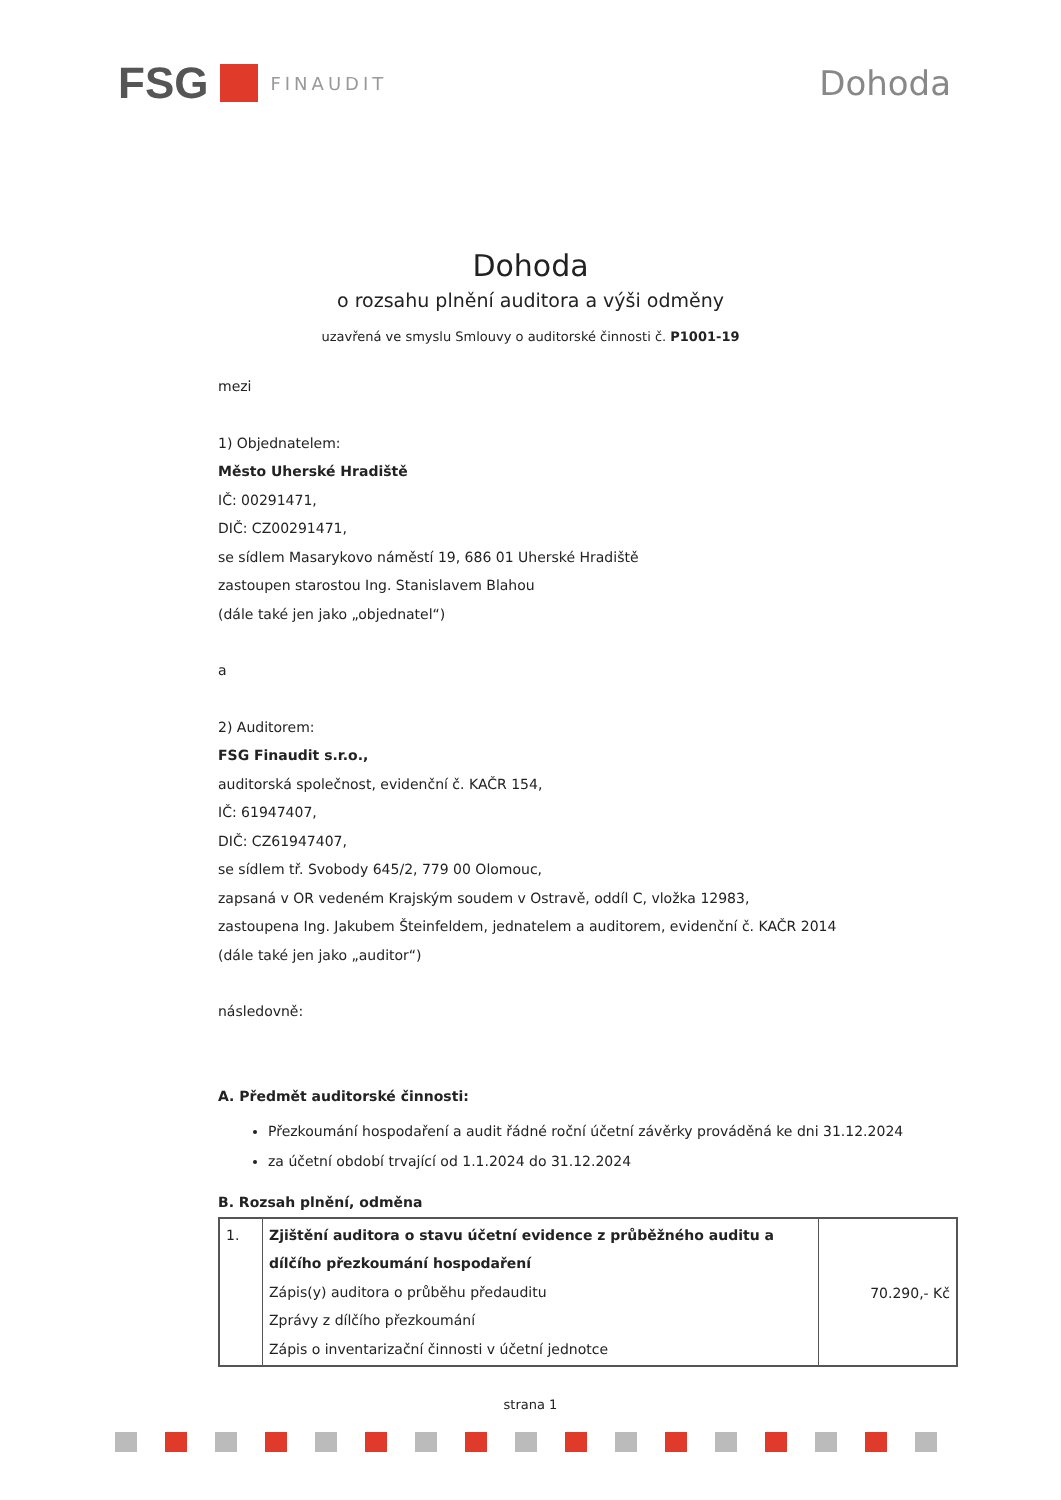FSG FINAUDIT
Dohoda
Dohoda
o rozsahu plnění auditora a výši odměny
uzavřená ve smyslu Smlouvy o auditorské činnosti č. P1001-19
mezi
1) Objednatelem:
Město Uherské Hradiště
IČ: 00291471,
DIČ: CZ00291471,
se sídlem Masarykovo náměstí 19, 686 01 Uherské Hradiště
zastoupen starostou Ing. Stanislavem Blahou
(dále také jen jako „objednatel“)
a
2) Auditorem:
FSG Finaudit s.r.o.,
auditorská společnost, evidenční č. KAČR 154,
IČ: 61947407,
DIČ: CZ61947407,
se sídlem tř. Svobody 645/2, 779 00 Olomouc,
zapsaná v OR vedeném Krajským soudem v Ostravě, oddíl C, vložka 12983,
zastoupena Ing. Jakubem Šteinfeldem, jednatelem a auditorem, evidenční č. KAČR 2014
(dále také jen jako „auditor“)
následovně:
A. Předmět auditorské činnosti:
Přezkoumání hospodaření a audit řádné roční účetní závěrky prováděná ke dni 31.12.2024
za účetní období trvající od 1.1.2024 do 31.12.2024
B. Rozsah plnění, odměna
| 1. | Zjištění auditora o stavu účetní evidence z průběžného auditu a dílčího přezkoumání hospodaření Zápis(y) auditora o průběhu předauditu Zprávy z dílčího přezkoumání Zápis o inventarizační činnosti v účetní jednotce | 70.290,- Kč |
strana 1